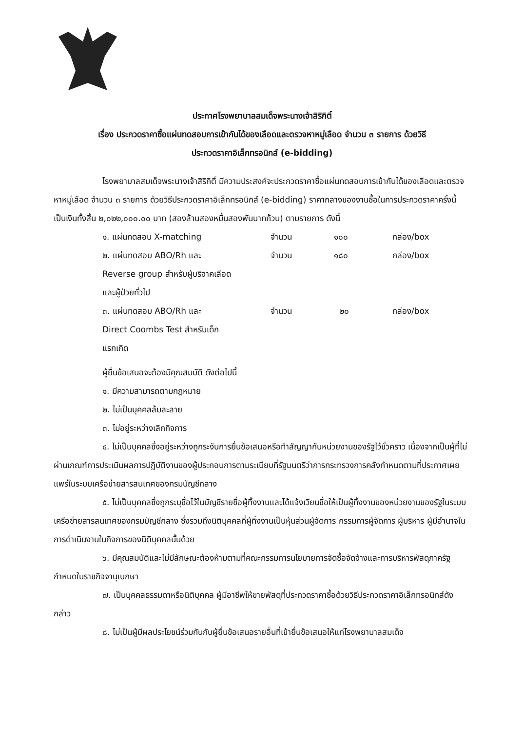ประกาศโรงพยาบาลสมเด็จพระนางเจ้าสิริกิติ์
เรื่อง ประกวดราคาซื้อแผ่นทดสอบการเข้ากันได้ของเลือดและตรวจหาหมู่เลือด จำนวน ๓ รายการ ด้วยวิธี
ประกวดราคาอิเล็กทรอนิกส์ (e-bidding)
โรงพยาบาลสมเด็จพระนางเจ้าสิริกิติ์ มีความประสงค์จะประกวดราคาซื้อแผ่นทดสอบการเข้ากันได้ของเลือดและตรวจหาหมู่เลือด จำนวน ๓ รายการ ด้วยวิธีประกวดราคาอิเล็กทรอนิกส์ (e-bidding) ราคากลางของงานซื้อในการประกวดราคาครั้งนี้ เป็นเงินทั้งสิ้น ๒,๐๒๒,๐๐๐.๐๐ บาท (สองล้านสองหมื่นสองพันบาทถ้วน) ตามรายการ ดังนี้
| ๑. แผ่นทดสอบ X-matching | จำนวน | ๑๐๐ | กล่อง/box |
| ๒. แผ่นทดสอบ ABO/Rh และ Reverse group สำหรับผู้บริจาคเลือด และผู้ป่วยทั่วไป | จำนวน | ๑๘๐ | กล่อง/box |
| ๓. แผ่นทดสอบ ABO/Rh และ Direct Coombs Test สำหรับเด็ก แรกเกิด | จำนวน | ๒๐ | กล่อง/box |
ผู้ยื่นข้อเสนอจะต้องมีคุณสมบัติ ดังต่อไปนี้
๑. มีความสามารถตามกฎหมาย
๒. ไม่เป็นบุคคลล้มละลาย
๓. ไม่อยู่ระหว่างเลิกกิจการ
๔. ไม่เป็นบุคคลซึ่งอยู่ระหว่างถูกระงับการยื่นข้อเสนอหรือทำสัญญากับหน่วยงานของรัฐไว้ชั่วคราว เนื่องจากเป็นผู้ที่ไม่ผ่านเกณฑ์การประเมินผลการปฏิบัติงานของผู้ประกอบการตามระเบียบที่รัฐมนตรีว่าการกระทรวงการคลังกำหนดตามที่ประกาศเผยแพร่ในระบบเครือข่ายสารสนเทศของกรมบัญชีกลาง
๕. ไม่เป็นบุคคลซึ่งถูกระบุชื่อไว้ในบัญชีรายชื่อผู้ทิ้งงานและได้แจ้งเวียนชื่อให้เป็นผู้ทิ้งงานของหน่วยงานของรัฐในระบบเครือข่ายสารสนเทศของกรมบัญชีกลาง ซึ่งรวมถึงนิติบุคคลที่ผู้ทิ้งงานเป็นหุ้นส่วนผู้จัดการ กรรมการผู้จัดการ ผู้บริหาร ผู้มีอำนาจในการดำเนินงานในกิจการของนิติบุคคลนั้นด้วย
๖. มีคุณสมบัติและไม่มีลักษณะต้องห้ามตามที่คณะกรรมการนโยบายการจัดซื้อจัดจ้างและการบริหารพัสดุภาครัฐกำหนดในราชกิจจานุเบกษา
๗. เป็นบุคคลธรรมดาหรือนิติบุคคล ผู้มีอาชีพให้ขายพัสดุที่ประกวดราคาซื้อด้วยวิธีประกวดราคาอิเล็กทรอนิกส์ดังกล่าว
๘. ไม่เป็นผู้มีผลประโยชน์ร่วมกันกับผู้ยื่นข้อเสนอรายอื่นที่เข้ายื่นข้อเสนอให้แก่โรงพยาบาลสมเด็จ